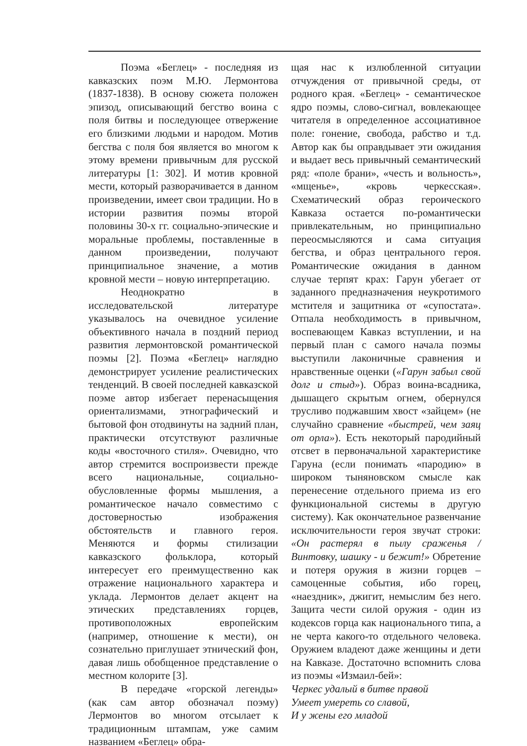Поэма «Беглец» - последняя из кавказских поэм М.Ю. Лермонтова (1837-1838). В основу сюжета положен эпизод, описывающий бегство воина с поля битвы и последующее отвержение его близкими людьми и народом. Мотив бегства с поля боя является во многом к этому времени привычным для русской литературы [1: 302]. И мотив кровной мести, который разворачивается в данном произведении, имеет свои традиции. Но в истории развития поэмы второй половины 30-х гг. социально-эпические и моральные проблемы, поставленные в данном произведении, получают принципиальное значение, а мотив кровной мести – новую интерпретацию.
Неоднократно в исследовательской литературе указывалось на очевидное усиление объективного начала в поздний период развития лермонтовской романтической поэмы [2]. Поэма «Беглец» наглядно демонстрирует усиление реалистических тенденций. В своей последней кавказской поэме автор избегает перенасыщения ориентализмами, этнографический и бытовой фон отодвинуты на задний план, практически отсутствуют различные коды «восточного стиля». Очевидно, что автор стремится воспроизвести прежде всего национальные, социально-обусловленные формы мышления, а романтическое начало совместимо с достоверностью изображения обстоятельств и главного героя. Меняются и формы стилизации кавказского фольклора, который интересует его преимущественно как отражение национального характера и уклада. Лермонтов делает акцент на этических представлениях горцев, противоположных европейским (например, отношение к мести), он сознательно приглушает этнический фон, давая лишь обобщенное представление о местном колорите [3].
В передаче «горской легенды» (как сам автор обозначал поэму) Лермонтов во многом отсылает к традиционным штампам, уже самим названием «Беглец» обра-
щая нас к излюбленной ситуации отчуждения от привычной среды, от родного края. «Беглец» - семантическое ядро поэмы, слово-сигнал, вовлекающее читателя в определенное ассоциативное поле: гонение, свобода, рабство и т.д. Автор как бы оправдывает эти ожидания и выдает весь привычный семантический ряд: «поле брани», «честь и вольность», «мщенье», «кровь черкесская». Схематический образ героического Кавказа остается по-романтически привлекательным, но принципиально переосмысляются и сама ситуация бегства, и образ центрального героя. Романтические ожидания в данном случае терпят крах: Гарун убегает от заданного предназначения неукротимого мстителя и защитника от «супостата». Отпала необходимость в привычном, воспевающем Кавказ вступлении, и на первый план с самого начала поэмы выступили лаконичные сравнения и нравственные оценки («Гарун забыл свой долг и стыд»). Образ воина-всадника, дышащего скрытым огнем, обернулся трусливо поджавшим хвост «зайцем» (не случайно сравнение «быстрей, чем заяц от орла»). Есть некоторый пародийный отсвет в первоначальной характеристике Гаруна (если понимать «пародию» в широком тыняновском смысле как перенесение отдельного приема из его функциональной системы в другую систему). Как окончательное развенчание исключительности героя звучат строки: «Он растерял в пылу сраженья / Винтовку, шашку - и бежит!» Обретение и потеря оружия в жизни горцев – самоценные события, ибо горец, «наездник», джигит, немыслим без него. Защита чести силой оружия - один из кодексов горца как национального типа, а не черта какого-то отдельного человека. Оружием владеют даже женщины и дети на Кавказе. Достаточно вспомнить слова из поэмы «Измаил-бей»:
Черкес удалый в битве правой
Умеет умереть со славой,
И у жены его младой